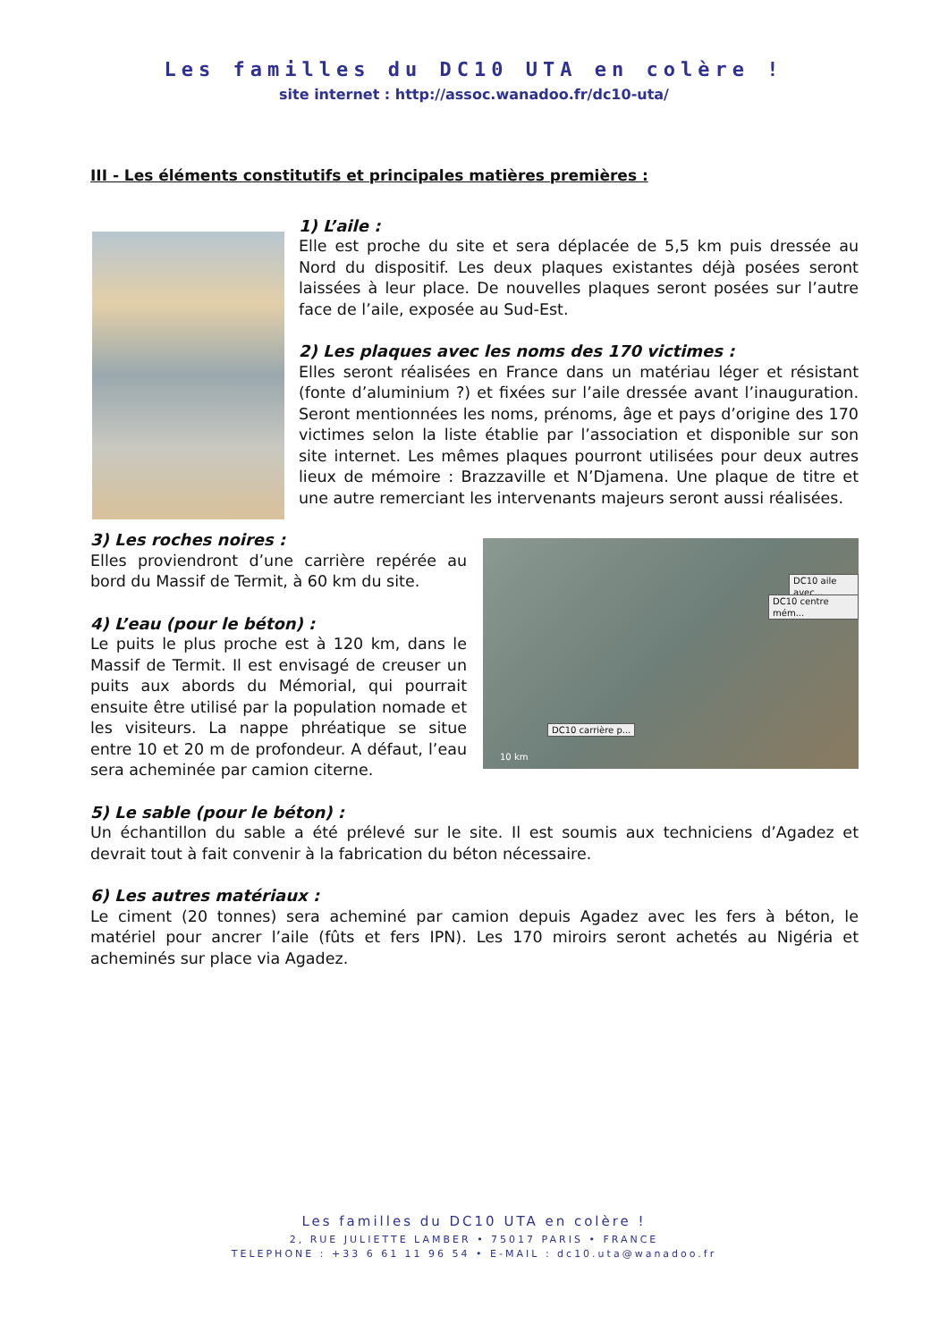Les familles du DC10 UTA en colère !
site internet : http://assoc.wanadoo.fr/dc10-uta/
III - Les éléments constitutifs et principales matières premières :
1) L’aile :
Elle est proche du site et sera déplacée de 5,5 km puis dressée au Nord du dispositif. Les deux plaques existantes déjà posées seront laissées à leur place. De nouvelles plaques seront posées sur l’autre face de l’aile, exposée au Sud-Est.
2) Les plaques avec les noms des 170 victimes :
Elles seront réalisées en France dans un matériau léger et résistant (fonte d’aluminium ?) et fixées sur l’aile dressée avant l’inauguration. Seront mentionnées les noms, prénoms, âge et pays d’origine des 170 victimes selon la liste établie par l’association et disponible sur son site internet. Les mêmes plaques pourront utilisées pour deux autres lieux de mémoire : Brazzaville et N’Djamena. Une plaque de titre et une autre remerciant les intervenants majeurs seront aussi réalisées.
3) Les roches noires :
Elles proviendront d’une carrière repérée au bord du Massif de Termit, à 60 km du site.
4) L’eau (pour le béton) :
Le puits le plus proche est à 120 km, dans le Massif de Termit. Il est envisagé de creuser un puits aux abords du Mémorial, qui pourrait ensuite être utilisé par la population nomade et les visiteurs. La nappe phréatique se situe entre 10 et 20 m de profondeur. A défaut, l’eau sera acheminée par camion citerne.
DC10 aile avec...
DC10 centre mém...
DC10 carrière p...
10 km
5) Le sable (pour le béton) :
Un échantillon du sable a été prélevé sur le site. Il est soumis aux techniciens d’Agadez et devrait tout à fait convenir à la fabrication du béton nécessaire.
6) Les autres matériaux :
Le ciment (20 tonnes) sera acheminé par camion depuis Agadez avec les fers à béton, le matériel pour ancrer l’aile (fûts et fers IPN). Les 170 miroirs seront achetés au Nigéria et acheminés sur place via Agadez.
Les familles du DC10 UTA en colère !
2, RUE JULIETTE LAMBER • 75017 PARIS • FRANCE
TELEPHONE : +33 6 61 11 96 54 • E-MAIL : dc10.uta@wanadoo.fr